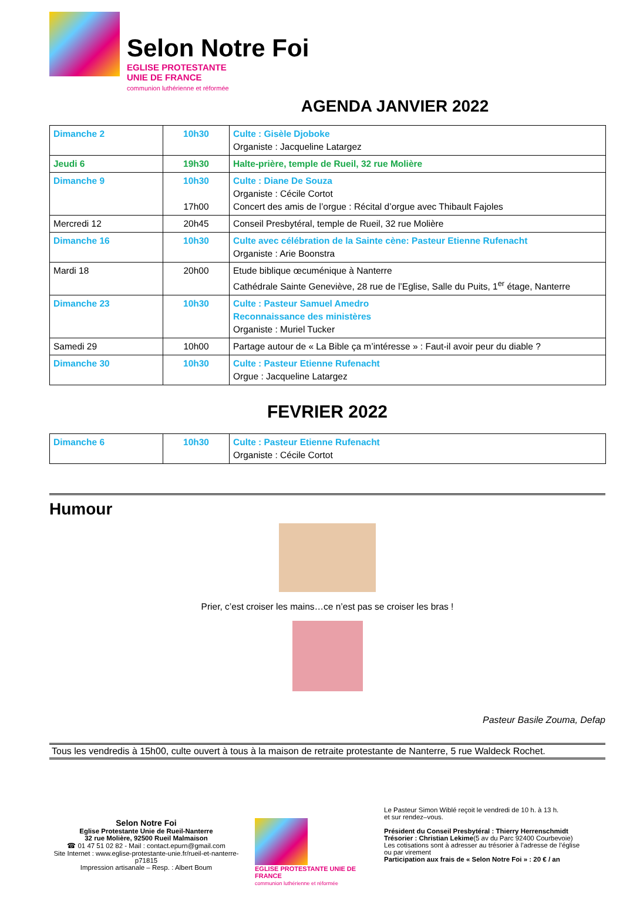Selon Notre Foi
EGLISE PROTESTANTE
UNIE DE FRANCE
communion luthérienne et réformée
AGENDA JANVIER 2022
| Dimanche 2 | 10h30 | Culte : Gisèle Djoboke Organiste : Jacqueline Latargez |
| Jeudi 6 | 19h30 | Halte-prière, temple de Rueil, 32 rue Molière |
| Dimanche 9 | 10h30 17h00 | Culte : Diane De Souza Organiste : Cécile Cortot Concert des amis de l’orgue : Récital d’orgue avec Thibault Fajoles |
| Mercredi 12 | 20h45 | Conseil Presbytéral, temple de Rueil, 32 rue Molière |
| Dimanche 16 | 10h30 | Culte avec célébration de la Sainte cène: Pasteur Etienne Rufenacht Organiste : Arie Boonstra |
| Mardi 18 | 20h00 | Etude biblique œcuménique à Nanterre Cathédrale Sainte Geneviève, 28 rue de l’Eglise, Salle du Puits, 1<sup>er</sup> étage, Nanterre |
| Dimanche 23 | 10h30 | Culte : Pasteur Samuel Amedro Reconnaissance des ministères Organiste : Muriel Tucker |
| Samedi 29 | 10h00 | Partage autour de « La Bible ça m’intéresse » : Faut-il avoir peur du diable ? |
| Dimanche 30 | 10h30 | Culte : Pasteur Etienne Rufenacht Orgue : Jacqueline Latargez |
FEVRIER 2022
| Dimanche 6 | 10h30 | Culte : Pasteur Etienne Rufenacht Organiste : Cécile Cortot |
Humour
Prier, c’est croiser les mains…ce n’est pas se croiser les bras !
Pasteur Basile Zouma, Defap
Tous les vendredis à 15h00, culte ouvert à tous à la maison de retraite protestante de Nanterre, 5 rue Waldeck Rochet.
Selon Notre Foi
Eglise Protestante Unie de Rueil-Nanterre
32 rue Molière, 92500 Rueil Malmaison
☎ 01 47 51 02 82 - Mail : contact.epurn@gmail.com
Site Internet : www.eglise-protestante-unie.fr/rueil-et-nanterre-p71815
Impression artisanale – Resp. : Albert Boum
EGLISE PROTESTANTE UNIE DE FRANCE
communion luthérienne et réformée
Le Pasteur Simon Wiblé reçoit le vendredi de 10 h. à 13 h.
et sur rendez–vous.
Président du Conseil Presbytéral : Thierry Herrenschmidt
Trésorier : Christian Lekime(5 av du Parc 92400 Courbevoie)
Les cotisations sont à adresser au trésorier à l’adresse de l’église
ou par virement
Participation aux frais de « Selon Notre Foi » : 20 € / an